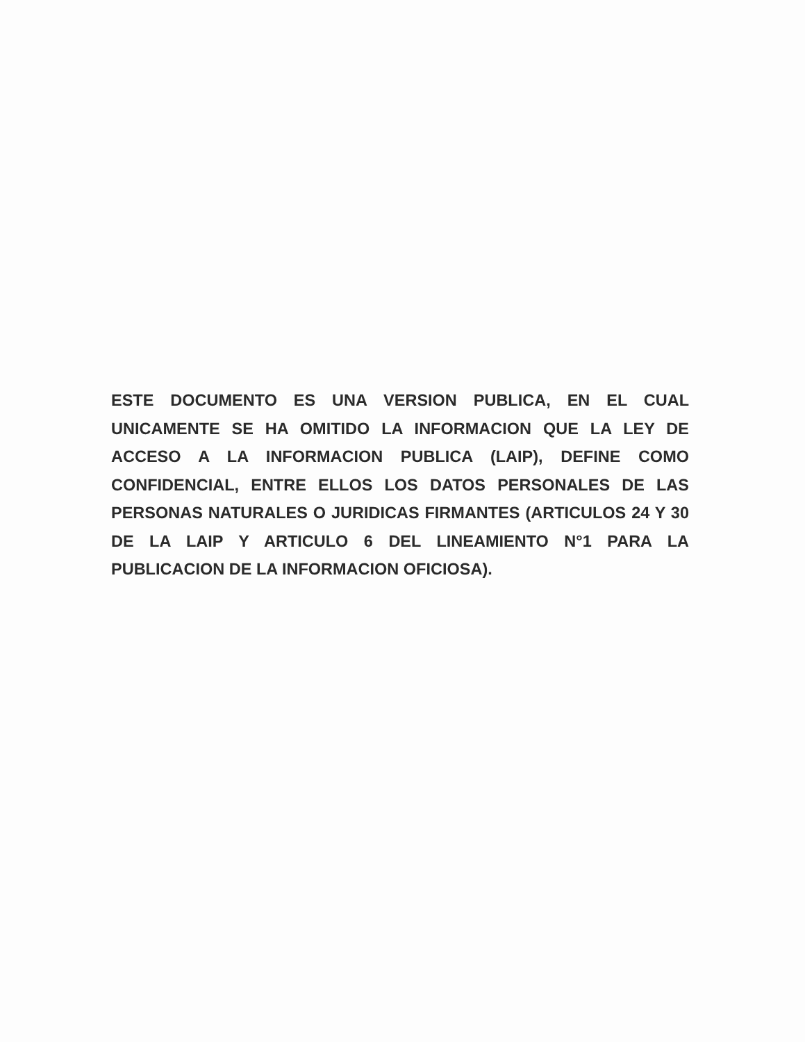ESTE DOCUMENTO ES UNA VERSION PUBLICA, EN EL CUAL UNICAMENTE SE HA OMITIDO LA INFORMACION QUE LA LEY DE ACCESO A LA INFORMACION PUBLICA (LAIP), DEFINE COMO CONFIDENCIAL, ENTRE ELLOS LOS DATOS PERSONALES DE LAS PERSONAS NATURALES O JURIDICAS FIRMANTES (ARTICULOS 24 Y 30 DE LA LAIP Y ARTICULO 6 DEL LINEAMIENTO N°1 PARA LA PUBLICACION DE LA INFORMACION OFICIOSA).